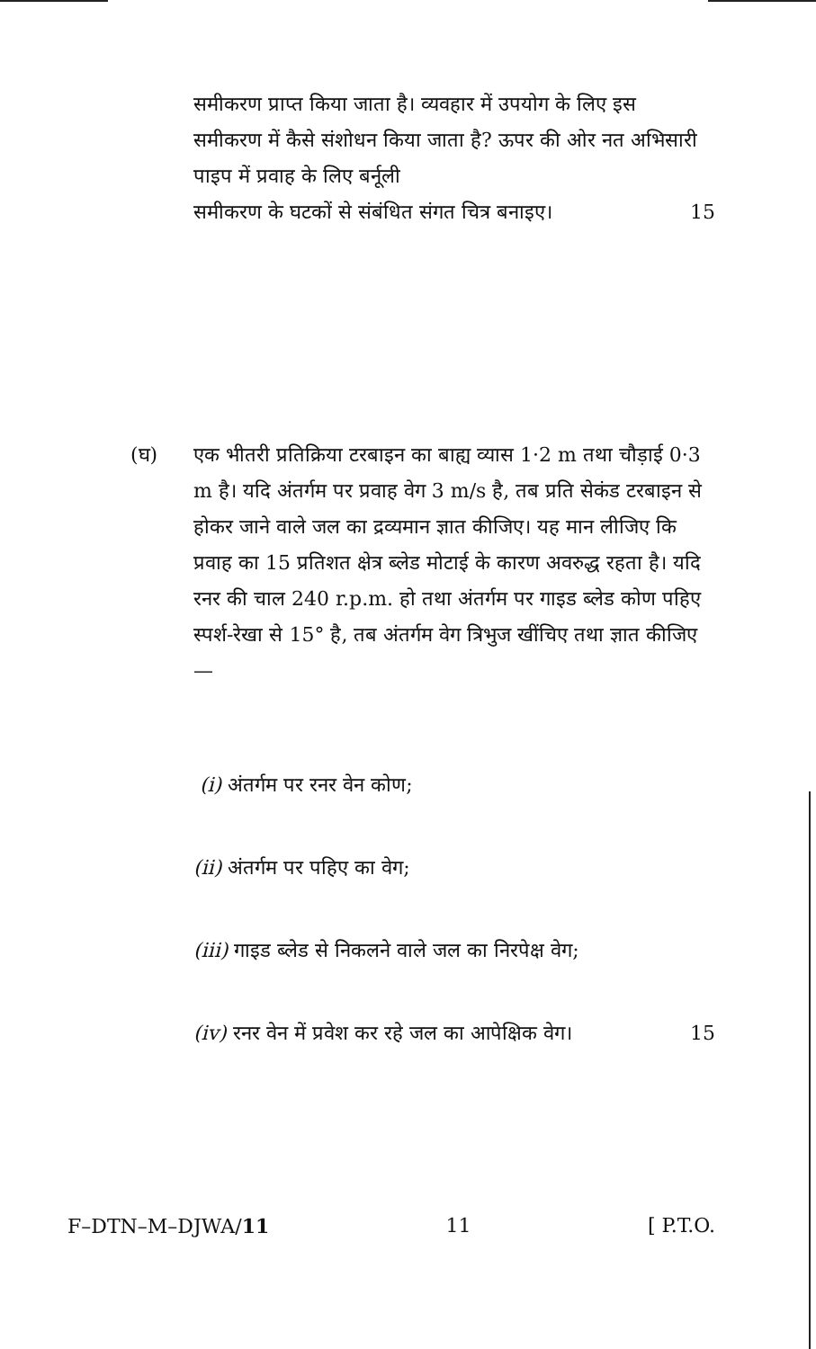समीकरण प्राप्त किया जाता है। व्यवहार में उपयोग के लिए इस समीकरण में कैसे संशोधन किया जाता है? ऊपर की ओर नत अभिसारी पाइप में प्रवाह के लिए बर्नूली
समीकरण के घटकों से संबंधित संगत चित्र बनाइए। 15
(घ) एक भीतरी प्रतिक्रिया टरबाइन का बाह्य व्यास 1·2 m तथा चौड़ाई 0·3 m है। यदि अंतर्गम पर प्रवाह वेग 3 m/s है, तब प्रति सेकंड टरबाइन से होकर जाने वाले जल का द्रव्यमान ज्ञात कीजिए। यह मान लीजिए कि प्रवाह का 15 प्रतिशत क्षेत्र ब्लेड मोटाई के कारण अवरुद्ध रहता है। यदि रनर की चाल 240 r.p.m. हो तथा अंतर्गम पर गाइड ब्लेड कोण पहिए स्पर्श-रेखा से 15° है, तब अंतर्गम वेग त्रिभुज खींचिए तथा ज्ञात कीजिए—
(i) अंतर्गम पर रनर वेन कोण;
(ii) अंतर्गम पर पहिए का वेग;
(iii) गाइड ब्लेड से निकलने वाले जल का निरपेक्ष वेग;
(iv) रनर वेन में प्रवेश कर रहे जल का आपेक्षिक वेग। 15
F–DTN–M–DJWA/11 11 [ P.T.O.